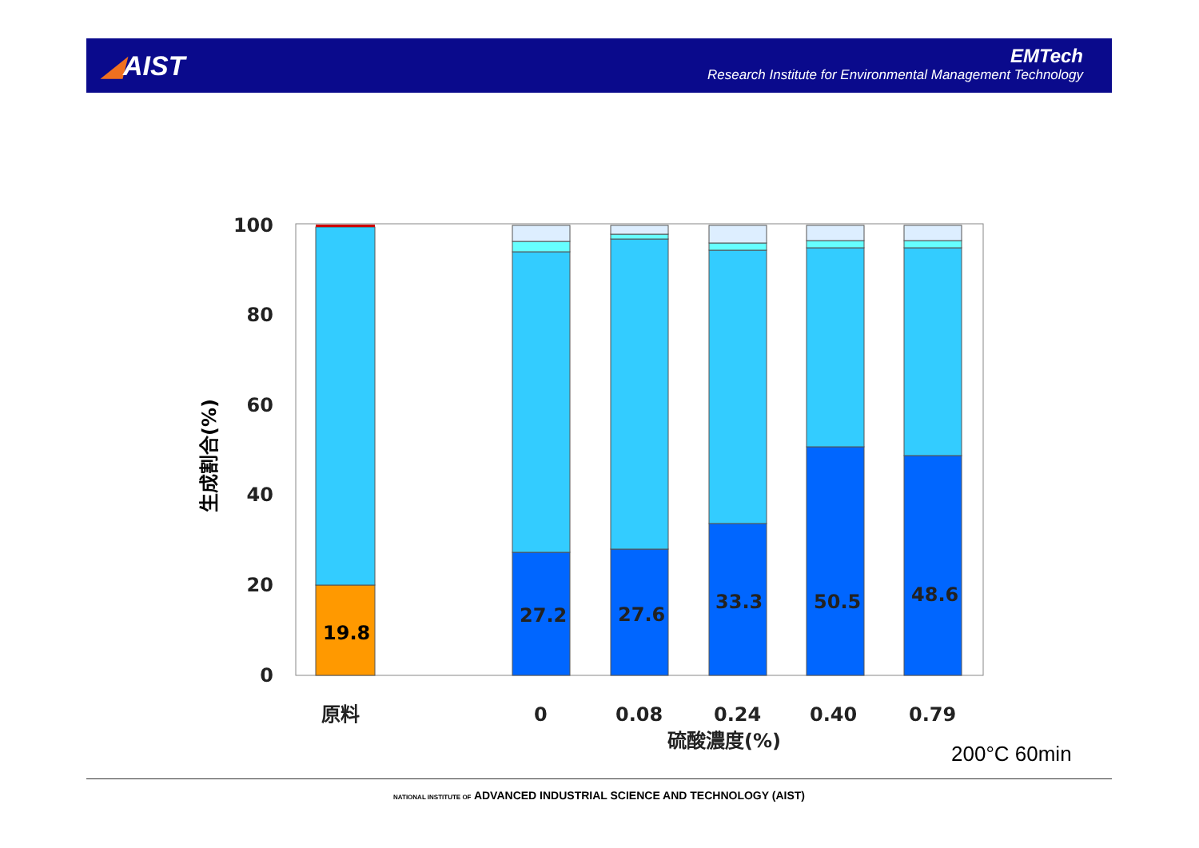◢AIST
EMTech
Research Institute for Environmental Management Technology
100
80
60
40
20
0
生成割合(%)
19.8
27.2
27.6
33.3
50.5
48.6
原料
0
0.08
0.24
0.40
0.79
硫酸濃度(%)
200°C 60min
NATIONAL INSTITUTE OF ADVANCED INDUSTRIAL SCIENCE AND TECHNOLOGY (AIST)